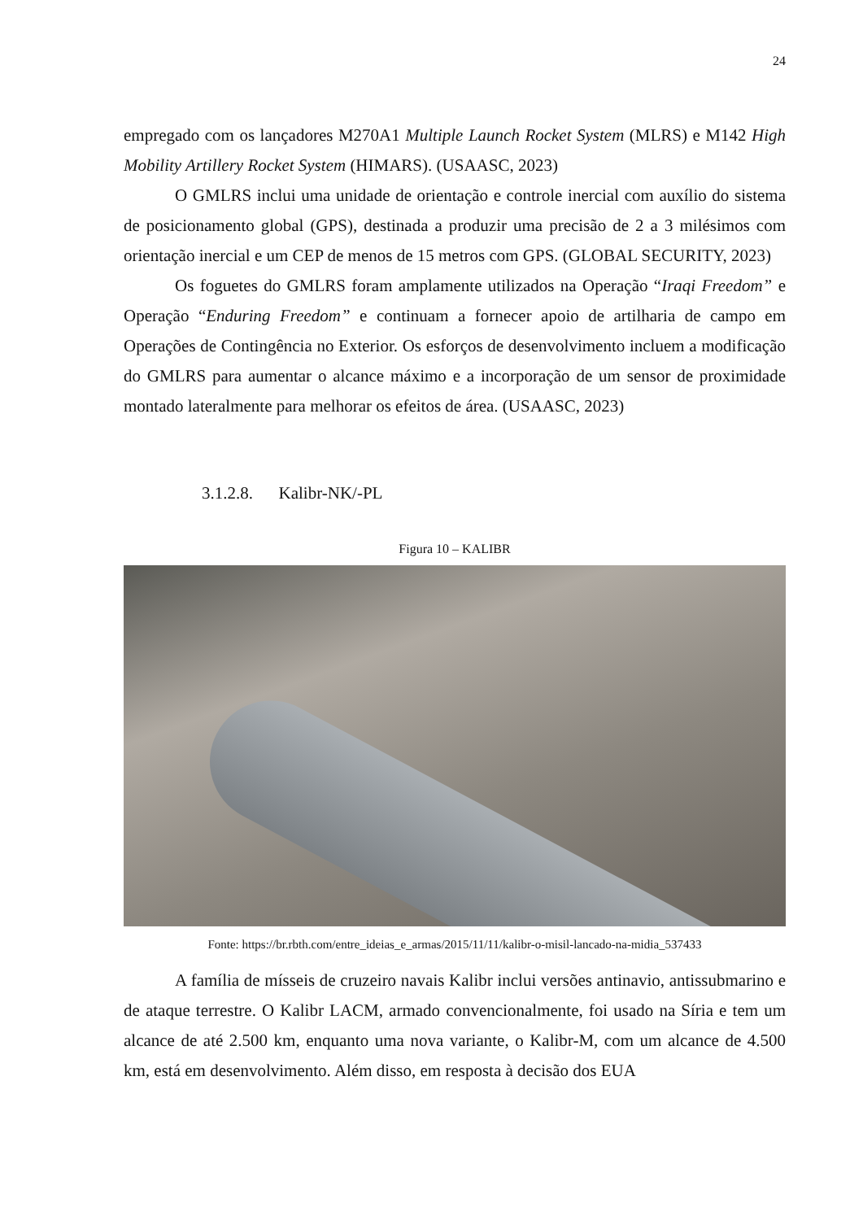24
empregado com os lançadores M270A1 Multiple Launch Rocket System (MLRS) e M142 High Mobility Artillery Rocket System (HIMARS). (USAASC, 2023)
O GMLRS inclui uma unidade de orientação e controle inercial com auxílio do sistema de posicionamento global (GPS), destinada a produzir uma precisão de 2 a 3 milésimos com orientação inercial e um CEP de menos de 15 metros com GPS. (GLOBAL SECURITY, 2023)
Os foguetes do GMLRS foram amplamente utilizados na Operação “Iraqi Freedom” e Operação “Enduring Freedom” e continuam a fornecer apoio de artilharia de campo em Operações de Contingência no Exterior. Os esforços de desenvolvimento incluem a modificação do GMLRS para aumentar o alcance máximo e a incorporação de um sensor de proximidade montado lateralmente para melhorar os efeitos de área. (USAASC, 2023)
3.1.2.8. Kalibr-NK/-PL
Figura 10 – KALIBR
Fonte: https://br.rbth.com/entre_ideias_e_armas/2015/11/11/kalibr-o-misil-lancado-na-midia_537433
A família de mísseis de cruzeiro navais Kalibr inclui versões antinavio, antissubmarino e de ataque terrestre. O Kalibr LACM, armado convencionalmente, foi usado na Síria e tem um alcance de até 2.500 km, enquanto uma nova variante, o Kalibr-M, com um alcance de 4.500 km, está em desenvolvimento. Além disso, em resposta à decisão dos EUA